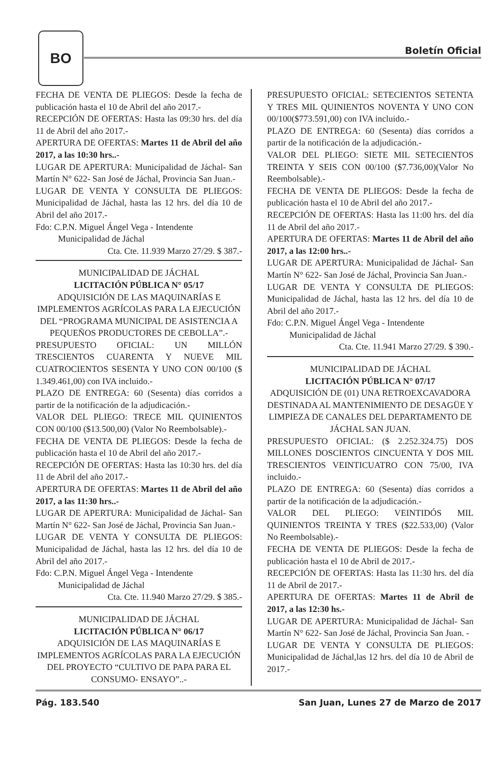BO
Boletín Oficial
FECHA DE VENTA DE PLIEGOS: Desde la fecha de publicación hasta el 10 de Abril del año 2017.-
RECEPCIÓN DE OFERTAS: Hasta las 09:30 hrs. del día 11 de Abril del año 2017.-
APERTURA DE OFERTAS: Martes 11 de Abril del año 2017, a las 10:30 hrs..-
LUGAR DE APERTURA: Municipalidad de Jáchal- San Martín N° 622- San José de Jáchal, Provincia San Juan.-
LUGAR DE VENTA Y CONSULTA DE PLIEGOS: Municipalidad de Jáchal, hasta las 12 hrs. del día 10 de Abril del año 2017.-
Fdo: C.P.N. Miguel Ángel Vega - Intendente
Municipalidad de Jáchal
Cta. Cte. 11.939 Marzo 27/29. $ 387.-
MUNICIPALIDAD DE JÁCHAL
LICITACIÓN PÚBLICA N° 05/17
ADQUISICIÓN DE LAS MAQUINARÍAS E IMPLEMENTOS AGRÍCOLAS PARA LA EJECUCIÓN DEL “PROGRAMA MUNICIPAL DE ASISTENCIA A PEQUEÑOS PRODUCTORES DE CEBOLLA”.-
PRESUPUESTO OFICIAL: UN MILLÓN TRESCIENTOS CUARENTA Y NUEVE MIL CUATROCIENTOS SESENTA Y UNO CON 00/100 ($ 1.349.461,00) con IVA incluido.-
PLAZO DE ENTREGA: 60 (Sesenta) días corridos a partir de la notificación de la adjudicación.-
VALOR DEL PLIEGO: TRECE MIL QUINIENTOS CON 00/100 ($13.500,00) (Valor No Reembolsable).-
FECHA DE VENTA DE PLIEGOS: Desde la fecha de publicación hasta el 10 de Abril del año 2017.-
RECEPCIÓN DE OFERTAS: Hasta las 10:30 hrs. del día 11 de Abril del año 2017.-
APERTURA DE OFERTAS: Martes 11 de Abril del año 2017, a las 11:30 hrs..-
LUGAR DE APERTURA: Municipalidad de Jáchal- San Martín N° 622- San José de Jáchal, Provincia San Juan.-
LUGAR DE VENTA Y CONSULTA DE PLIEGOS: Municipalidad de Jáchal, hasta las 12 hrs. del día 10 de Abril del año 2017.-
Fdo: C.P.N. Miguel Ángel Vega - Intendente
Municipalidad de Jáchal
Cta. Cte. 11.940 Marzo 27/29. $ 385.-
MUNICIPALIDAD DE JÁCHAL
LICITACIÓN PÚBLICA N° 06/17
ADQUISICIÓN DE LAS MAQUINARÍAS E IMPLEMENTOS AGRÍCOLAS PARA LA EJECUCIÓN DEL PROYECTO “CULTIVO DE PAPA PARA EL CONSUMO- ENSAYO”..-
PRESUPUESTO OFICIAL: SETECIENTOS SETENTA Y TRES MIL QUINIENTOS NOVENTA Y UNO CON 00/100($773.591,00) con IVA incluido.-
PLAZO DE ENTREGA: 60 (Sesenta) días corridos a partir de la notificación de la adjudicación.-
VALOR DEL PLIEGO: SIETE MIL SETECIENTOS TREINTA Y SEIS CON 00/100 ($7.736,00)(Valor No Reembolsable).-
FECHA DE VENTA DE PLIEGOS: Desde la fecha de publicación hasta el 10 de Abril del año 2017.-
RECEPCIÓN DE OFERTAS: Hasta las 11:00 hrs. del día 11 de Abril del año 2017.-
APERTURA DE OFERTAS: Martes 11 de Abril del año 2017, a las 12:00 hrs..-
LUGAR DE APERTURA: Municipalidad de Jáchal- San Martín N° 622- San José de Jáchal, Provincia San Juan.-
LUGAR DE VENTA Y CONSULTA DE PLIEGOS: Municipalidad de Jáchal, hasta las 12 hrs. del día 10 de Abril del año 2017.-
Fdo: C.P.N. Miguel Ángel Vega - Intendente
Municipalidad de Jáchal
Cta. Cte. 11.941 Marzo 27/29. $ 390.-
MUNICIPALIDAD DE JÁCHAL
LICITACIÓN PÚBLICA N° 07/17
ADQUISICIÓN DE (01) UNA RETROEXCAVADORA DESTINADA AL MANTENIMIENTO DE DESAGÜE Y LIMPIEZA DE CANALES DEL DEPARTAMENTO DE JÁCHAL SAN JUAN.
PRESUPUESTO OFICIAL: ($ 2.252.324.75) DOS MILLONES DOSCIENTOS CINCUENTA Y DOS MIL TRESCIENTOS VEINTICUATRO CON 75/00, IVA incluido.-
PLAZO DE ENTREGA: 60 (Sesenta) días corridos a partir de la notificación de la adjudicación.-
VALOR DEL PLIEGO: VEINTIDÓS MIL QUINIENTOS TREINTA Y TRES ($22.533,00) (Valor No Reembolsable).-
FECHA DE VENTA DE PLIEGOS: Desde la fecha de publicación hasta el 10 de Abril de 2017.-
RECEPCIÓN DE OFERTAS: Hasta las 11:30 hrs. del día 11 de Abril de 2017.-
APERTURA DE OFERTAS: Martes 11 de Abril de 2017, a las 12:30 hs.-
LUGAR DE APERTURA: Municipalidad de Jáchal- San Martín N° 622- San José de Jáchal, Provincia San Juan. -
LUGAR DE VENTA Y CONSULTA DE PLIEGOS: Municipalidad de Jáchal,las 12 hrs. del día 10 de Abril de 2017.-
Pág. 183.540 San Juan, Lunes 27 de Marzo de 2017